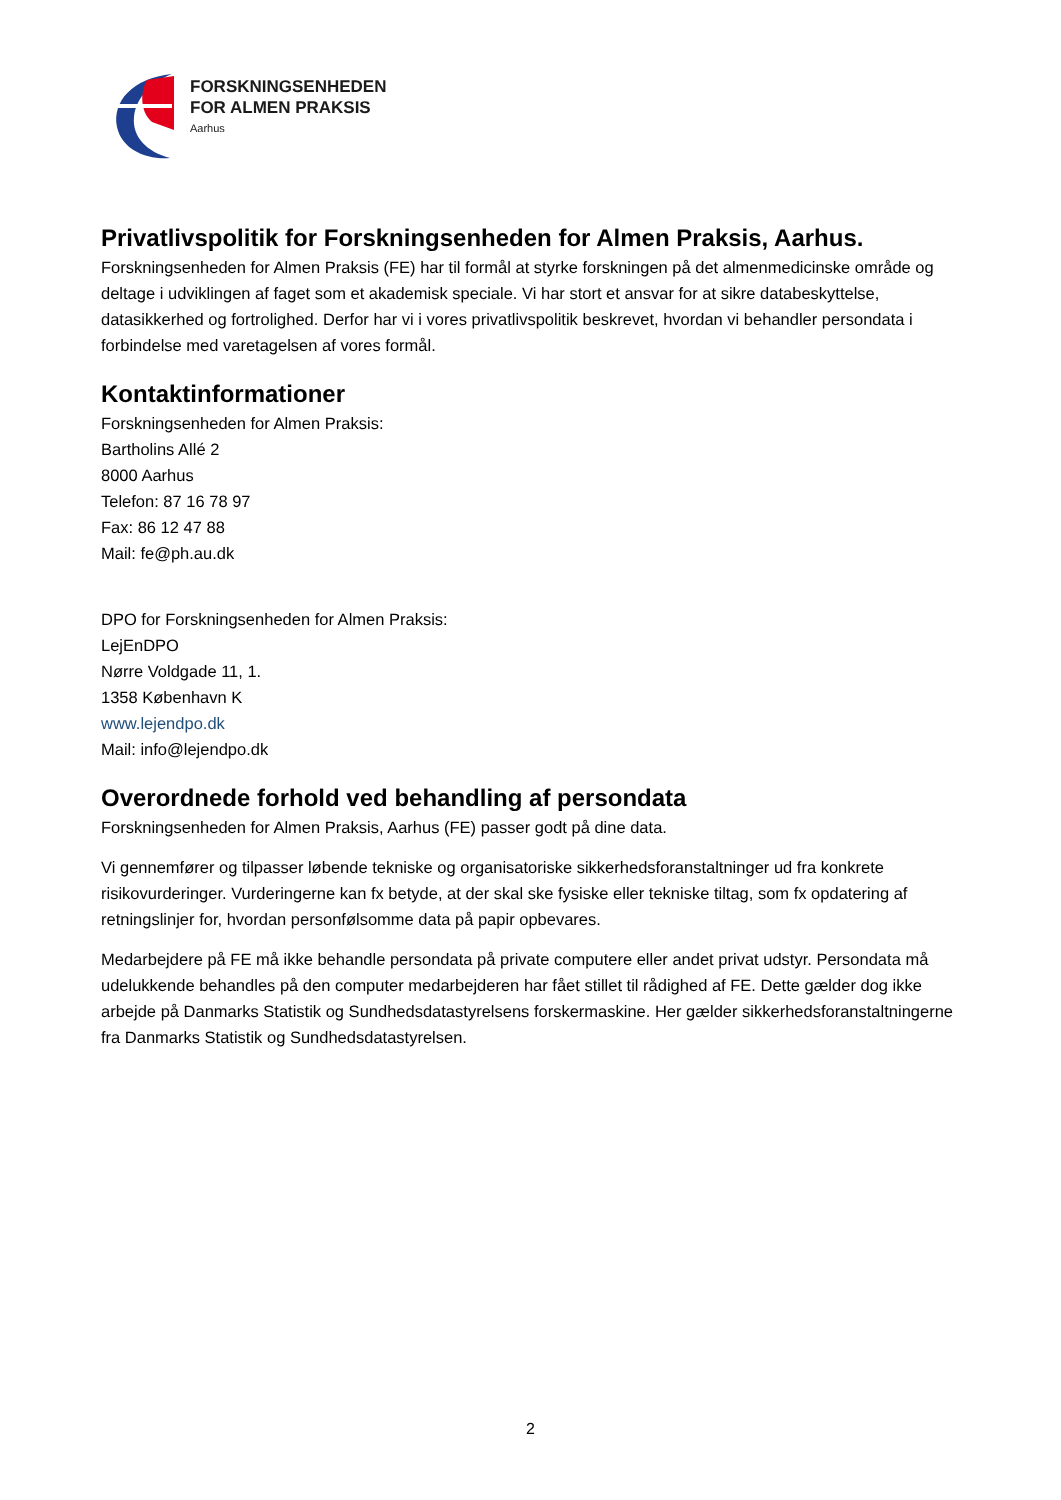FORSKNINGSENHEDEN
FOR ALMEN PRAKSIS
Aarhus
Privatlivspolitik for Forskningsenheden for Almen Praksis, Aarhus.
Forskningsenheden for Almen Praksis (FE) har til formål at styrke forskningen på det almenmedicinske område og deltage i udviklingen af faget som et akademisk speciale. Vi har stort et ansvar for at sikre databeskyttelse, datasikkerhed og fortrolighed. Derfor har vi i vores privatlivspolitik beskrevet, hvordan vi behandler persondata i forbindelse med varetagelsen af vores formål.
Kontaktinformationer
Forskningsenheden for Almen Praksis:
Bartholins Allé 2
8000 Aarhus
Telefon: 87 16 78 97
Fax: 86 12 47 88
Mail: fe@ph.au.dk
DPO for Forskningsenheden for Almen Praksis:
LejEnDPO
Nørre Voldgade 11, 1.
1358 København K
www.lejendpo.dk
Mail: info@lejendpo.dk
Overordnede forhold ved behandling af persondata
Forskningsenheden for Almen Praksis, Aarhus (FE) passer godt på dine data.
Vi gennemfører og tilpasser løbende tekniske og organisatoriske sikkerhedsforanstaltninger ud fra konkrete risikovurderinger. Vurderingerne kan fx betyde, at der skal ske fysiske eller tekniske tiltag, som fx opdatering af retningslinjer for, hvordan personfølsomme data på papir opbevares.
Medarbejdere på FE må ikke behandle persondata på private computere eller andet privat udstyr. Persondata må udelukkende behandles på den computer medarbejderen har fået stillet til rådighed af FE. Dette gælder dog ikke arbejde på Danmarks Statistik og Sundhedsdatastyrelsens forskermaskine. Her gælder sikkerhedsforanstaltningerne fra Danmarks Statistik og Sundhedsdatastyrelsen.
2